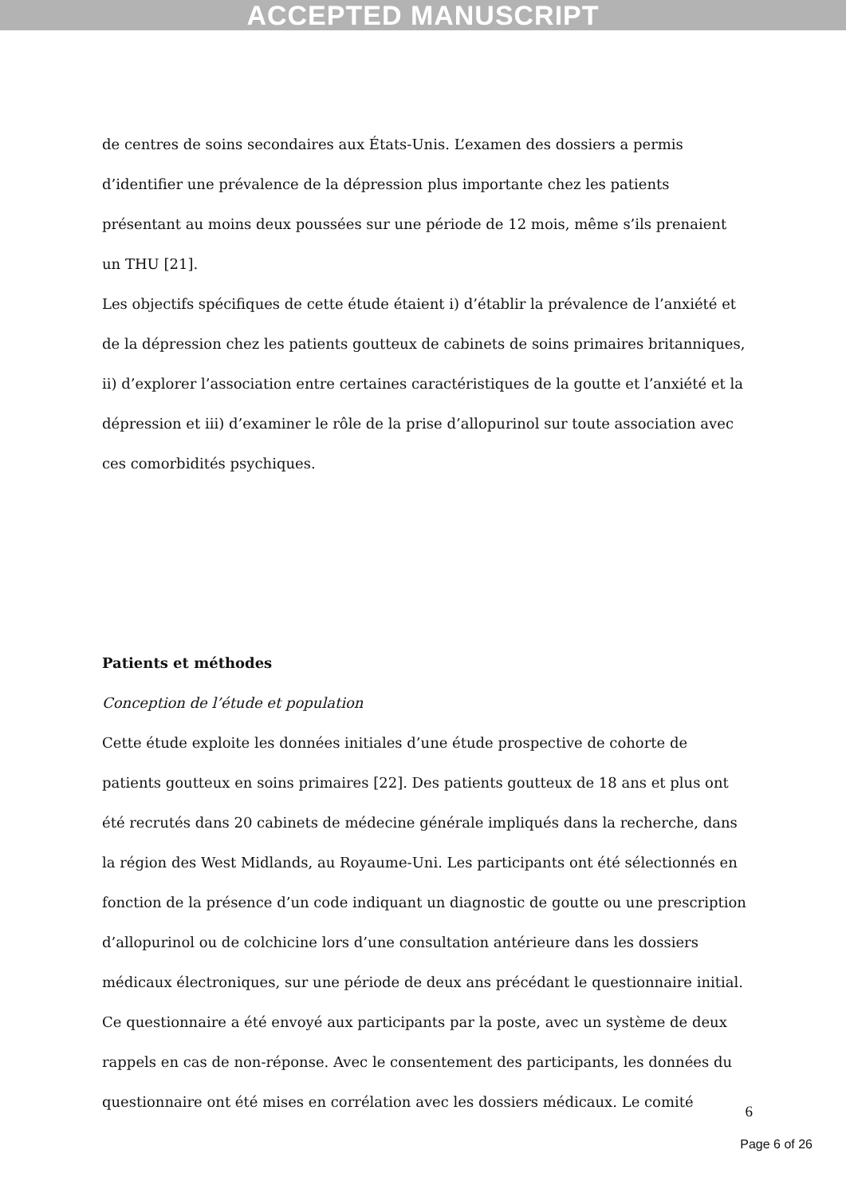ACCEPTED MANUSCRIPT
de centres de soins secondaires aux États-Unis. L’examen des dossiers a permis d’identifier une prévalence de la dépression plus importante chez les patients présentant au moins deux poussées sur une période de 12 mois, même s’ils prenaient un THU [21].
Les objectifs spécifiques de cette étude étaient i) d’établir la prévalence de l’anxiété et de la dépression chez les patients goutteux de cabinets de soins primaires britanniques, ii) d’explorer l’association entre certaines caractéristiques de la goutte et l’anxiété et la dépression et iii) d’examiner le rôle de la prise d’allopurinol sur toute association avec ces comorbidités psychiques.
Patients et méthodes
Conception de l’étude et population
Cette étude exploite les données initiales d’une étude prospective de cohorte de patients goutteux en soins primaires [22]. Des patients goutteux de 18 ans et plus ont été recrutés dans 20 cabinets de médecine générale impliqués dans la recherche, dans la région des West Midlands, au Royaume-Uni. Les participants ont été sélectionnés en fonction de la présence d’un code indiquant un diagnostic de goutte ou une prescription d’allopurinol ou de colchicine lors d’une consultation antérieure dans les dossiers médicaux électroniques, sur une période de deux ans précédant le questionnaire initial. Ce questionnaire a été envoyé aux participants par la poste, avec un système de deux rappels en cas de non-réponse. Avec le consentement des participants, les données du questionnaire ont été mises en corrélation avec les dossiers médicaux. Le comité
6
Page 6 of 26